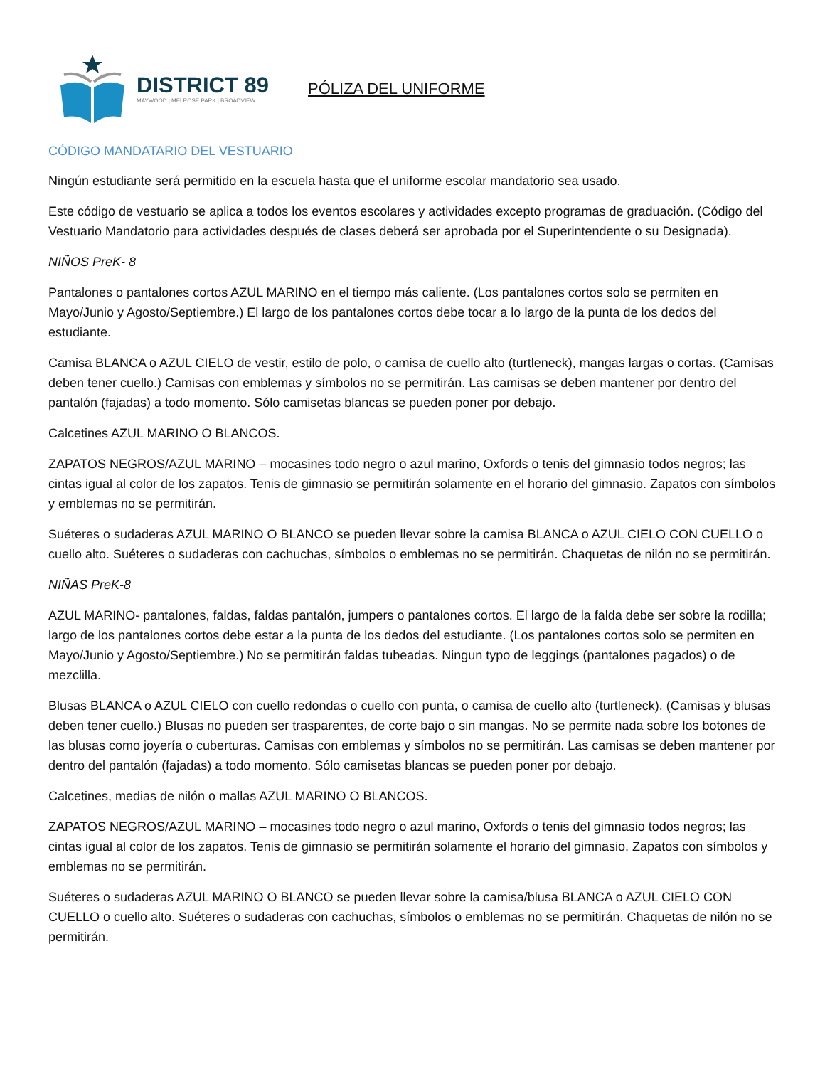DISTRICT 89
MAYWOOD | MELROSE PARK | BROADVIEW
PÓLIZA DEL UNIFORME
CÓDIGO MANDATARIO DEL VESTUARIO
Ningún estudiante será permitido en la escuela hasta que el uniforme escolar mandatorio sea usado.
Este código de vestuario se aplica a todos los eventos escolares y actividades excepto programas de graduación. (Código del Vestuario Mandatorio para actividades después de clases deberá ser aprobada por el Superintendente o su Designada).
NIÑOS PreK- 8
Pantalones o pantalones cortos AZUL MARINO en el tiempo más caliente. (Los pantalones cortos solo se permiten en Mayo/Junio y Agosto/Septiembre.) El largo de los pantalones cortos debe tocar a lo largo de la punta de los dedos del estudiante.
Camisa BLANCA o AZUL CIELO de vestir, estilo de polo, o camisa de cuello alto (turtleneck), mangas largas o cortas. (Camisas deben tener cuello.) Camisas con emblemas y símbolos no se permitirán. Las camisas se deben mantener por dentro del pantalón (fajadas) a todo momento. Sólo camisetas blancas se pueden poner por debajo.
Calcetines AZUL MARINO O BLANCOS.
ZAPATOS NEGROS/AZUL MARINO – mocasines todo negro o azul marino, Oxfords o tenis del gimnasio todos negros; las cintas igual al color de los zapatos. Tenis de gimnasio se permitirán solamente en el horario del gimnasio. Zapatos con símbolos y emblemas no se permitirán.
Suéteres o sudaderas AZUL MARINO O BLANCO se pueden llevar sobre la camisa BLANCA o AZUL CIELO CON CUELLO o cuello alto. Suéteres o sudaderas con cachuchas, símbolos o emblemas no se permitirán. Chaquetas de nilón no se permitirán.
NIÑAS PreK-8
AZUL MARINO- pantalones, faldas, faldas pantalón, jumpers o pantalones cortos. El largo de la falda debe ser sobre la rodilla; largo de los pantalones cortos debe estar a la punta de los dedos del estudiante. (Los pantalones cortos solo se permiten en Mayo/Junio y Agosto/Septiembre.) No se permitirán faldas tubeadas. Ningun typo de leggings (pantalones pagados) o de mezclilla.
Blusas BLANCA o AZUL CIELO con cuello redondas o cuello con punta, o camisa de cuello alto (turtleneck). (Camisas y blusas deben tener cuello.) Blusas no pueden ser trasparentes, de corte bajo o sin mangas. No se permite nada sobre los botones de las blusas como joyería o cuberturas. Camisas con emblemas y símbolos no se permitirán. Las camisas se deben mantener por dentro del pantalón (fajadas) a todo momento. Sólo camisetas blancas se pueden poner por debajo.
Calcetines, medias de nilón o mallas AZUL MARINO O BLANCOS.
ZAPATOS NEGROS/AZUL MARINO – mocasines todo negro o azul marino, Oxfords o tenis del gimnasio todos negros; las cintas igual al color de los zapatos. Tenis de gimnasio se permitirán solamente el horario del gimnasio. Zapatos con símbolos y emblemas no se permitirán.
Suéteres o sudaderas AZUL MARINO O BLANCO se pueden llevar sobre la camisa/blusa BLANCA o AZUL CIELO CON CUELLO o cuello alto. Suéteres o sudaderas con cachuchas, símbolos o emblemas no se permitirán. Chaquetas de nilón no se permitirán.